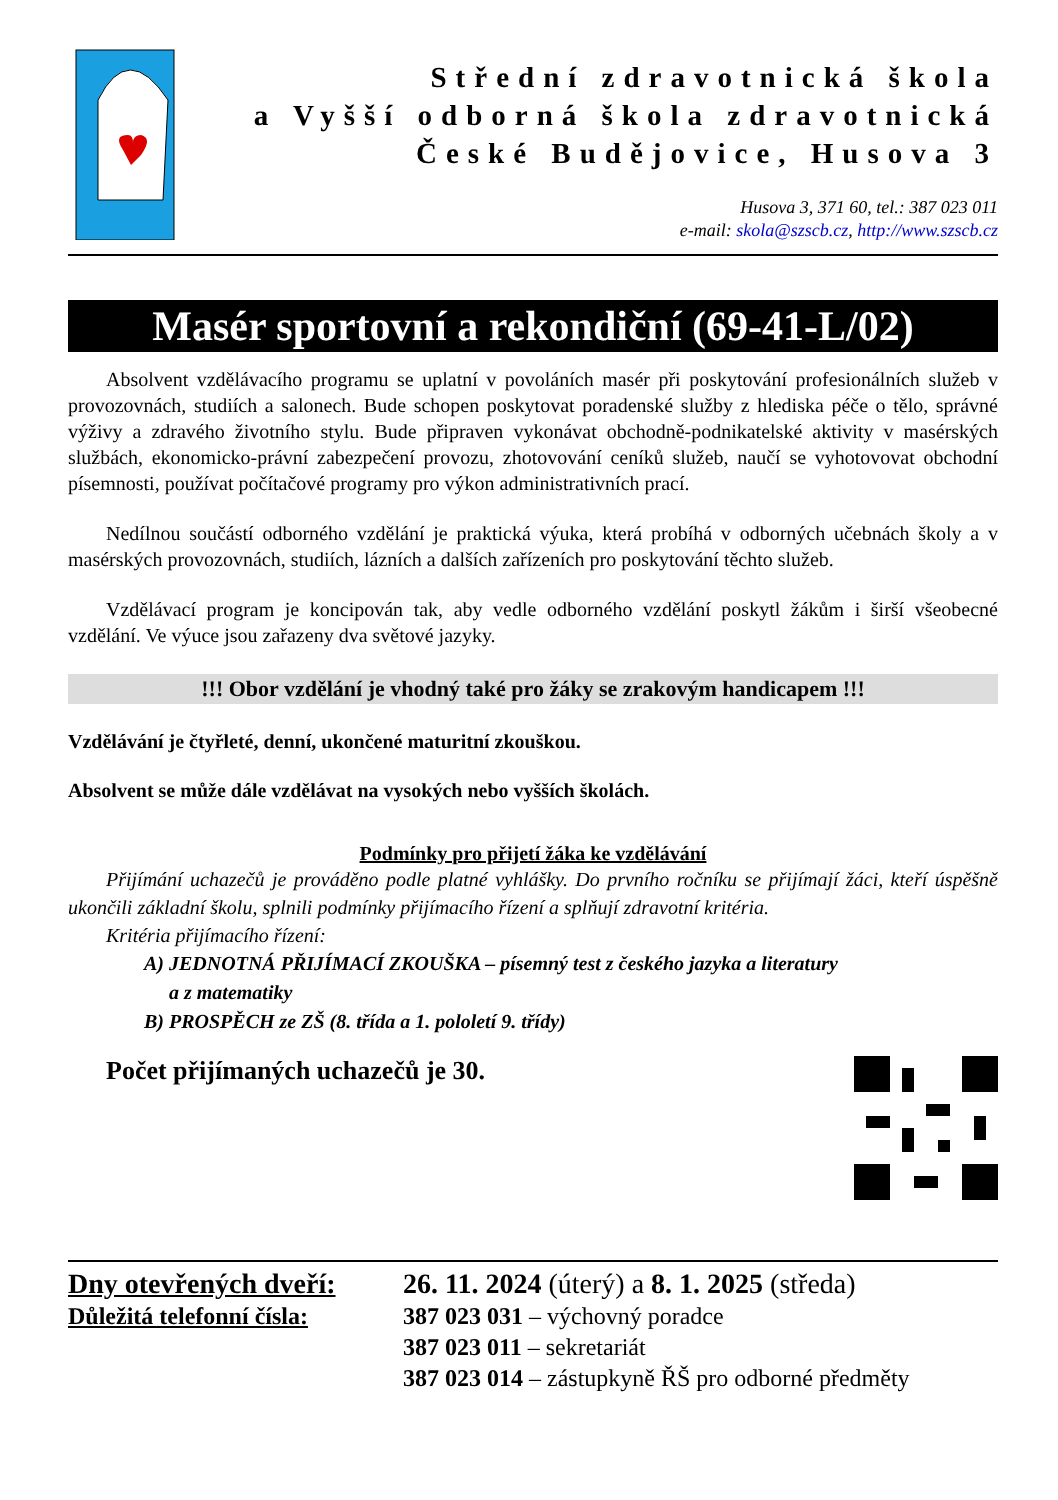Střední zdravotnická škola
a Vyšší odborná škola zdravotnická
České Budějovice, Husova 3
Husova 3, 371 60, tel.: 387 023 011
e-mail: skola@szscb.cz, http://www.szscb.cz
Masér sportovní a rekondiční (69-41-L/02)
Absolvent vzdělávacího programu se uplatní v povoláních masér při poskytování profesionálních služeb v provozovnách, studiích a salonech. Bude schopen poskytovat poradenské služby z hlediska péče o tělo, správné výživy a zdravého životního stylu. Bude připraven vykonávat obchodně-podnikatelské aktivity v masérských službách, ekonomicko-právní zabezpečení provozu, zhotovování ceníků služeb, naučí se vyhotovovat obchodní písemnosti, používat počítačové programy pro výkon administrativních prací.
Nedílnou součástí odborného vzdělání je praktická výuka, která probíhá v odborných učebnách školy a v masérských provozovnách, studiích, lázních a dalších zařízeních pro poskytování těchto služeb.
Vzdělávací program je koncipován tak, aby vedle odborného vzdělání poskytl žákům i širší všeobecné vzdělání. Ve výuce jsou zařazeny dva světové jazyky.
!!! Obor vzdělání je vhodný také pro žáky se zrakovým handicapem !!!
Vzdělávání je čtyřleté, denní, ukončené maturitní zkouškou.
Absolvent se může dále vzdělávat na vysokých nebo vyšších školách.
Podmínky pro přijetí žáka ke vzdělávání
Přijímání uchazečů je prováděno podle platné vyhlášky. Do prvního ročníku se přijímají žáci, kteří úspěšně ukončili základní školu, splnili podmínky přijímacího řízení a splňují zdravotní kritéria.
Kritéria přijímacího řízení:
A) JEDNOTNÁ PŘIJÍMACÍ ZKOUŠKA – písemný test z českého jazyka a literatury
a z matematiky
B) PROSPĚCH ze ZŠ (8. třída a 1. pololetí 9. třídy)
Počet přijímaných uchazečů je 30.
Dny otevřených dveří:
Důležitá telefonní čísla:
26. 11. 2024 (úterý) a 8. 1. 2025 (středa)
387 023 031 – výchovný poradce
387 023 011 – sekretariát
387 023 014 – zástupkyně ŘŠ pro odborné předměty